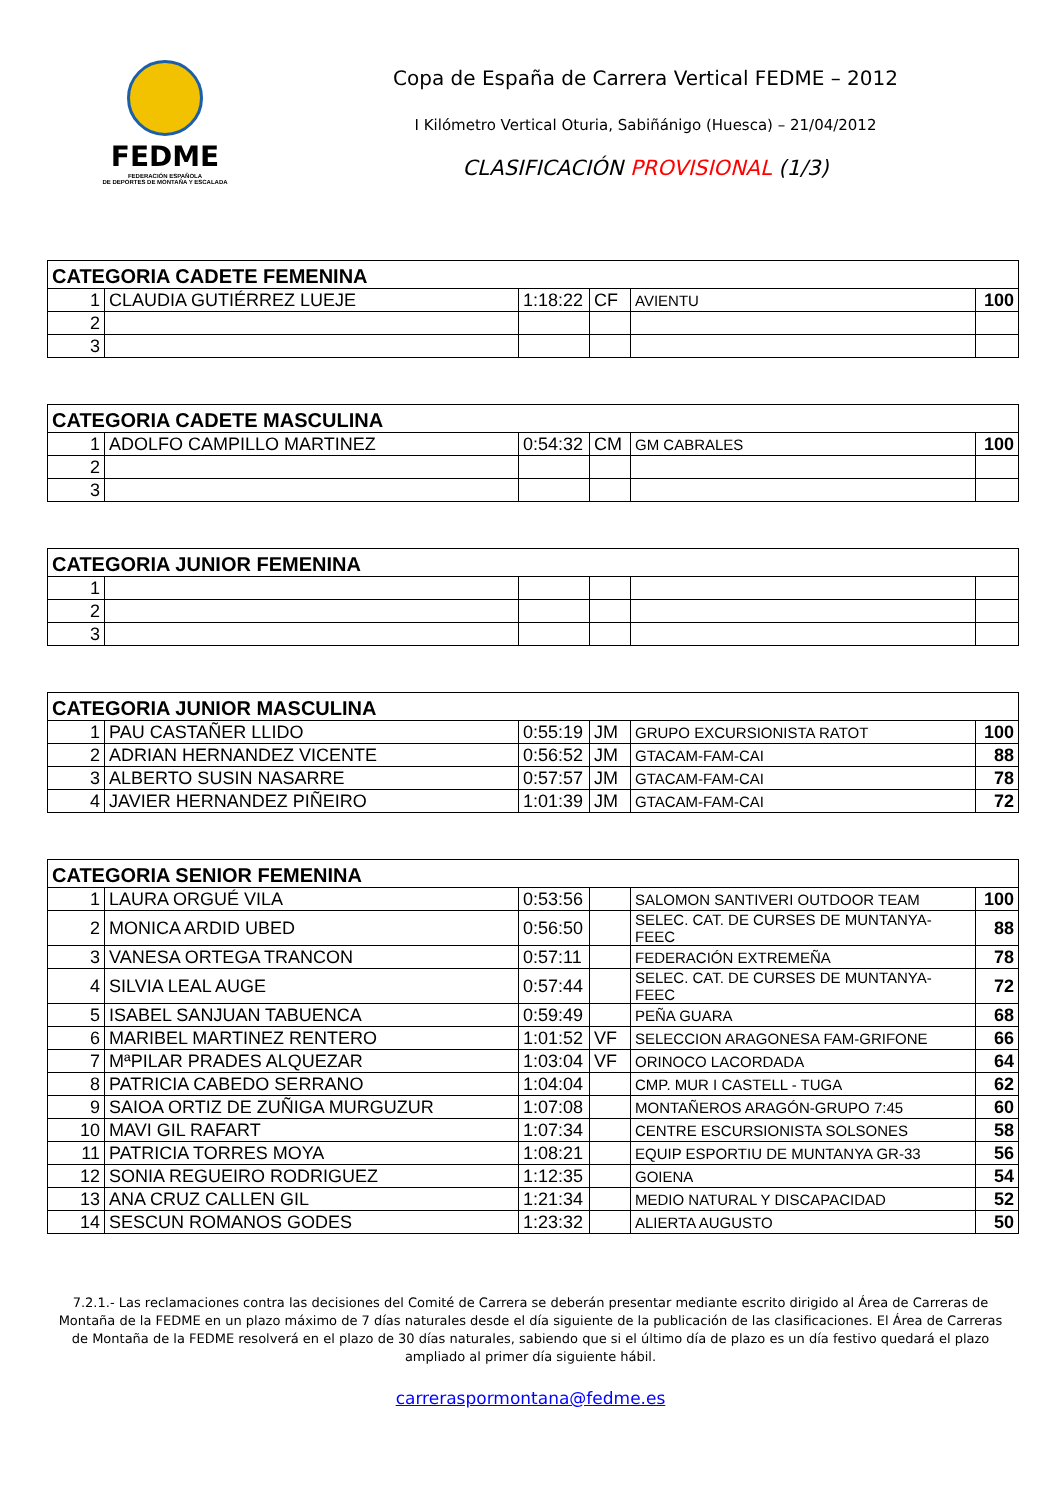FEDME
FEDERACIÓN ESPAÑOLA
DE DEPORTES DE MONTAÑA Y ESCALADA
Copa de España de Carrera Vertical FEDME – 2012
I Kilómetro Vertical Oturia, Sabiñánigo (Huesca) – 21/04/2012
CLASIFICACIÓN PROVISIONAL (1/3)
| CATEGORIA CADETE FEMENINA | | | | | |
| --- | --- | --- | --- | --- | --- |
| 1 | CLAUDIA GUTIÉRREZ LUEJE | 1:18:22 | CF | AVIENTU | 100 |
| 2 | | | | | |
| 3 | | | | | |
| CATEGORIA CADETE MASCULINA | | | | | |
| --- | --- | --- | --- | --- | --- |
| 1 | ADOLFO CAMPILLO MARTINEZ | 0:54:32 | CM | GM CABRALES | 100 |
| 2 | | | | | |
| 3 | | | | | |
| CATEGORIA JUNIOR FEMENINA | | | | | |
| --- | --- | --- | --- | --- | --- |
| 1 | | | | | |
| 2 | | | | | |
| 3 | | | | | |
| CATEGORIA JUNIOR MASCULINA | | | | | |
| --- | --- | --- | --- | --- | --- |
| 1 | PAU CASTAÑER LLIDO | 0:55:19 | JM | GRUPO EXCURSIONISTA RATOT | 100 |
| 2 | ADRIAN HERNANDEZ VICENTE | 0:56:52 | JM | GTACAM-FAM-CAI | 88 |
| 3 | ALBERTO SUSIN NASARRE | 0:57:57 | JM | GTACAM-FAM-CAI | 78 |
| 4 | JAVIER HERNANDEZ PIÑEIRO | 1:01:39 | JM | GTACAM-FAM-CAI | 72 |
| CATEGORIA SENIOR FEMENINA | | | | | |
| --- | --- | --- | --- | --- | --- |
| 1 | LAURA ORGUÉ VILA | 0:53:56 | | SALOMON SANTIVERI OUTDOOR TEAM | 100 |
| 2 | MONICA ARDID UBED | 0:56:50 | | SELEC. CAT. DE CURSES DE MUNTANYA-FEEC | 88 |
| 3 | VANESA ORTEGA TRANCON | 0:57:11 | | FEDERACIÓN EXTREMEÑA | 78 |
| 4 | SILVIA LEAL AUGE | 0:57:44 | | SELEC. CAT. DE CURSES DE MUNTANYA-FEEC | 72 |
| 5 | ISABEL SANJUAN TABUENCA | 0:59:49 | | PEÑA GUARA | 68 |
| 6 | MARIBEL MARTINEZ RENTERO | 1:01:52 | VF | SELECCION ARAGONESA FAM-GRIFONE | 66 |
| 7 | MªPILAR PRADES ALQUEZAR | 1:03:04 | VF | ORINOCO LACORDADA | 64 |
| 8 | PATRICIA CABEDO SERRANO | 1:04:04 | | CMP. MUR I CASTELL - TUGA | 62 |
| 9 | SAIOA ORTIZ DE ZUÑIGA MURGUZUR | 1:07:08 | | MONTAÑEROS ARAGÓN-GRUPO 7:45 | 60 |
| 10 | MAVI GIL RAFART | 1:07:34 | | CENTRE ESCURSIONISTA SOLSONES | 58 |
| 11 | PATRICIA TORRES MOYA | 1:08:21 | | EQUIP ESPORTIU DE MUNTANYA GR-33 | 56 |
| 12 | SONIA REGUEIRO RODRIGUEZ | 1:12:35 | | GOIENA | 54 |
| 13 | ANA CRUZ CALLEN GIL | 1:21:34 | | MEDIO NATURAL Y DISCAPACIDAD | 52 |
| 14 | SESCUN ROMANOS GODES | 1:23:32 | | ALIERTA AUGUSTO | 50 |
7.2.1.- Las reclamaciones contra las decisiones del Comité de Carrera se deberán presentar mediante escrito dirigido al Área de Carreras de Montaña de la FEDME en un plazo máximo de 7 días naturales desde el día siguiente de la publicación de las clasificaciones. El Área de Carreras de Montaña de la FEDME resolverá en el plazo de 30 días naturales, sabiendo que si el último día de plazo es un día festivo quedará el plazo ampliado al primer día siguiente hábil.
carreraspormontana@fedme.es